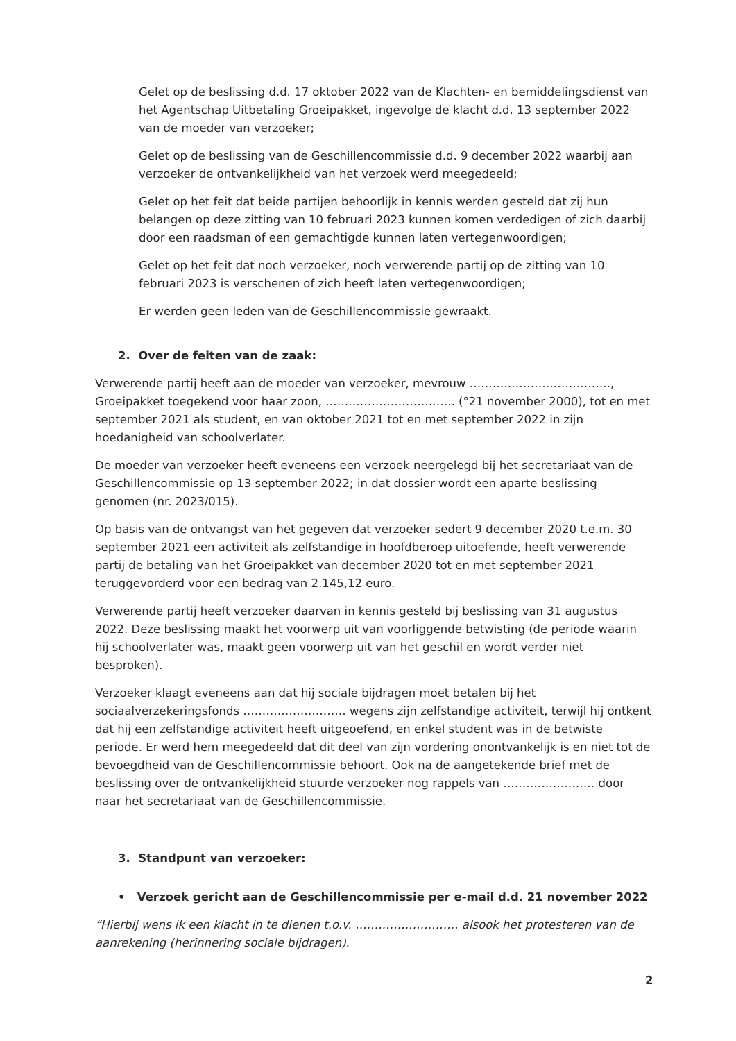Gelet op de beslissing d.d. 17 oktober 2022 van de Klachten- en bemiddelingsdienst van het Agentschap Uitbetaling Groeipakket, ingevolge de klacht d.d. 13 september 2022 van de moeder van verzoeker;
Gelet op de beslissing van de Geschillencommissie d.d. 9 december 2022 waarbij aan verzoeker de ontvankelijkheid van het verzoek werd meegedeeld;
Gelet op het feit dat beide partijen behoorlijk in kennis werden gesteld dat zij hun belangen op deze zitting van 10 februari 2023 kunnen komen verdedigen of zich daarbij door een raadsman of een gemachtigde kunnen laten vertegenwoordigen;
Gelet op het feit dat noch verzoeker, noch verwerende partij op de zitting van 10 februari 2023 is verschenen of zich heeft laten vertegenwoordigen;
Er werden geen leden van de Geschillencommissie gewraakt.
2. Over de feiten van de zaak:
Verwerende partij heeft aan de moeder van verzoeker, mevrouw ………………………………., Groeipakket toegekend voor haar zoon, ……………………………. (°21 november 2000), tot en met september 2021 als student, en van oktober 2021 tot en met september 2022 in zijn hoedanigheid van schoolverlater.
De moeder van verzoeker heeft eveneens een verzoek neergelegd bij het secretariaat van de Geschillencommissie op 13 september 2022; in dat dossier wordt een aparte beslissing genomen (nr. 2023/015).
Op basis van de ontvangst van het gegeven dat verzoeker sedert 9 december 2020 t.e.m. 30 september 2021 een activiteit als zelfstandige in hoofdberoep uitoefende, heeft verwerende partij de betaling van het Groeipakket van december 2020 tot en met september 2021 teruggevorderd voor een bedrag van 2.145,12 euro.
Verwerende partij heeft verzoeker daarvan in kennis gesteld bij beslissing van 31 augustus 2022. Deze beslissing maakt het voorwerp uit van voorliggende betwisting (de periode waarin hij schoolverlater was, maakt geen voorwerp uit van het geschil en wordt verder niet besproken).
Verzoeker klaagt eveneens aan dat hij sociale bijdragen moet betalen bij het sociaalverzekeringsfonds ……………………… wegens zijn zelfstandige activiteit, terwijl hij ontkent dat hij een zelfstandige activiteit heeft uitgeoefend, en enkel student was in de betwiste periode. Er werd hem meegedeeld dat dit deel van zijn vordering onontvankelijk is en niet tot de bevoegdheid van de Geschillencommissie behoort. Ook na de aangetekende brief met de beslissing over de ontvankelijkheid stuurde verzoeker nog rappels van …………………… door naar het secretariaat van de Geschillencommissie.
3. Standpunt van verzoeker:
• Verzoek gericht aan de Geschillencommissie per e-mail d.d. 21 november 2022
“Hierbij wens ik een klacht in te dienen t.o.v. ……………………… alsook het protesteren van de aanrekening (herinnering sociale bijdragen).
2